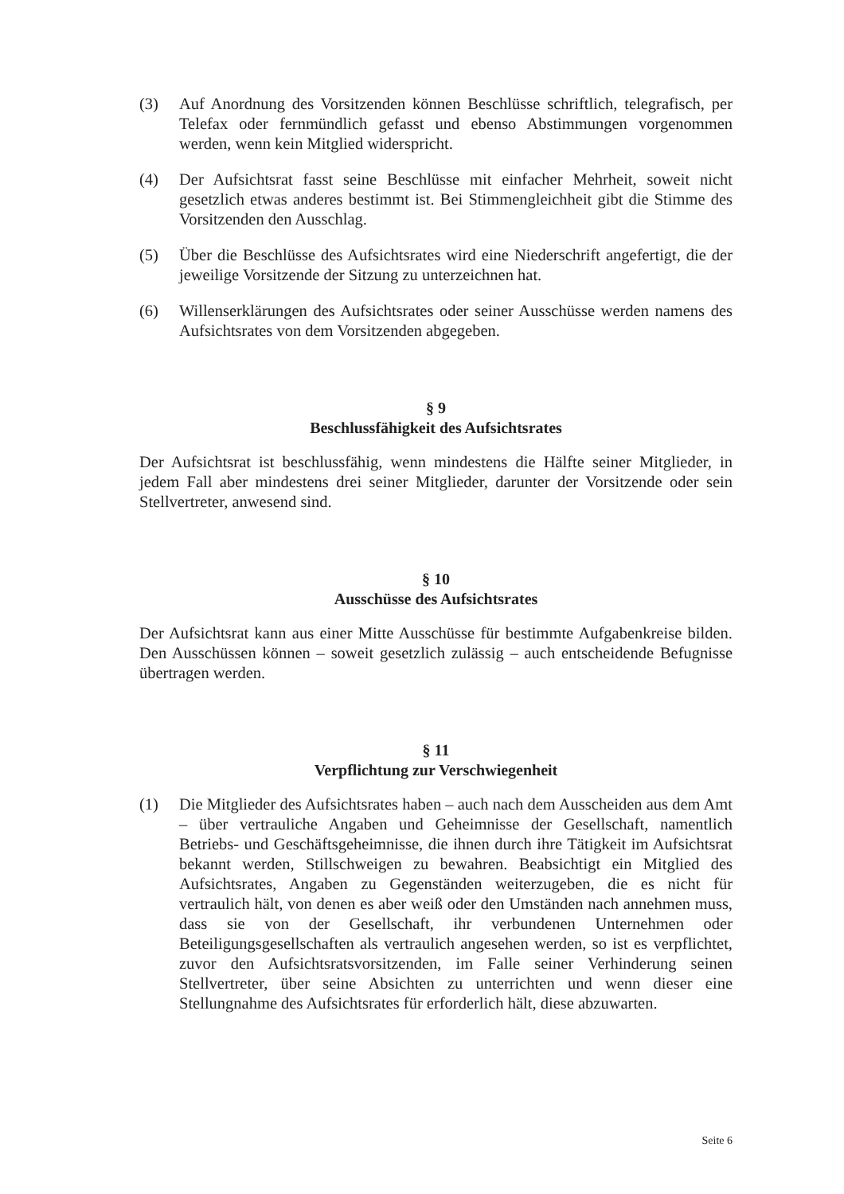(3) Auf Anordnung des Vorsitzenden können Beschlüsse schriftlich, telegrafisch, per Telefax oder fernmündlich gefasst und ebenso Abstimmungen vorgenommen werden, wenn kein Mitglied widerspricht.
(4) Der Aufsichtsrat fasst seine Beschlüsse mit einfacher Mehrheit, soweit nicht gesetzlich etwas anderes bestimmt ist. Bei Stimmengleichheit gibt die Stimme des Vorsitzenden den Ausschlag.
(5) Über die Beschlüsse des Aufsichtsrates wird eine Niederschrift angefertigt, die der jeweilige Vorsitzende der Sitzung zu unterzeichnen hat.
(6) Willenserklärungen des Aufsichtsrates oder seiner Ausschüsse werden namens des Aufsichtsrates von dem Vorsitzenden abgegeben.
§ 9
Beschlussfähigkeit des Aufsichtsrates
Der Aufsichtsrat ist beschlussfähig, wenn mindestens die Hälfte seiner Mitglieder, in jedem Fall aber mindestens drei seiner Mitglieder, darunter der Vorsitzende oder sein Stellvertreter, anwesend sind.
§ 10
Ausschüsse des Aufsichtsrates
Der Aufsichtsrat kann aus einer Mitte Ausschüsse für bestimmte Aufgabenkreise bilden. Den Ausschüssen können – soweit gesetzlich zulässig – auch entscheidende Befugnisse übertragen werden.
§ 11
Verpflichtung zur Verschwiegenheit
(1) Die Mitglieder des Aufsichtsrates haben – auch nach dem Ausscheiden aus dem Amt – über vertrauliche Angaben und Geheimnisse der Gesellschaft, namentlich Betriebs- und Geschäftsgeheimnisse, die ihnen durch ihre Tätigkeit im Aufsichtsrat bekannt werden, Stillschweigen zu bewahren. Beabsichtigt ein Mitglied des Aufsichtsrates, Angaben zu Gegenständen weiterzugeben, die es nicht für vertraulich hält, von denen es aber weiß oder den Umständen nach annehmen muss, dass sie von der Gesellschaft, ihr verbundenen Unternehmen oder Beteiligungsgesellschaften als vertraulich angesehen werden, so ist es verpflichtet, zuvor den Aufsichtsratsvorsitzenden, im Falle seiner Verhinderung seinen Stellvertreter, über seine Absichten zu unterrichten und wenn dieser eine Stellungnahme des Aufsichtsrates für erforderlich hält, diese abzuwarten.
Seite 6